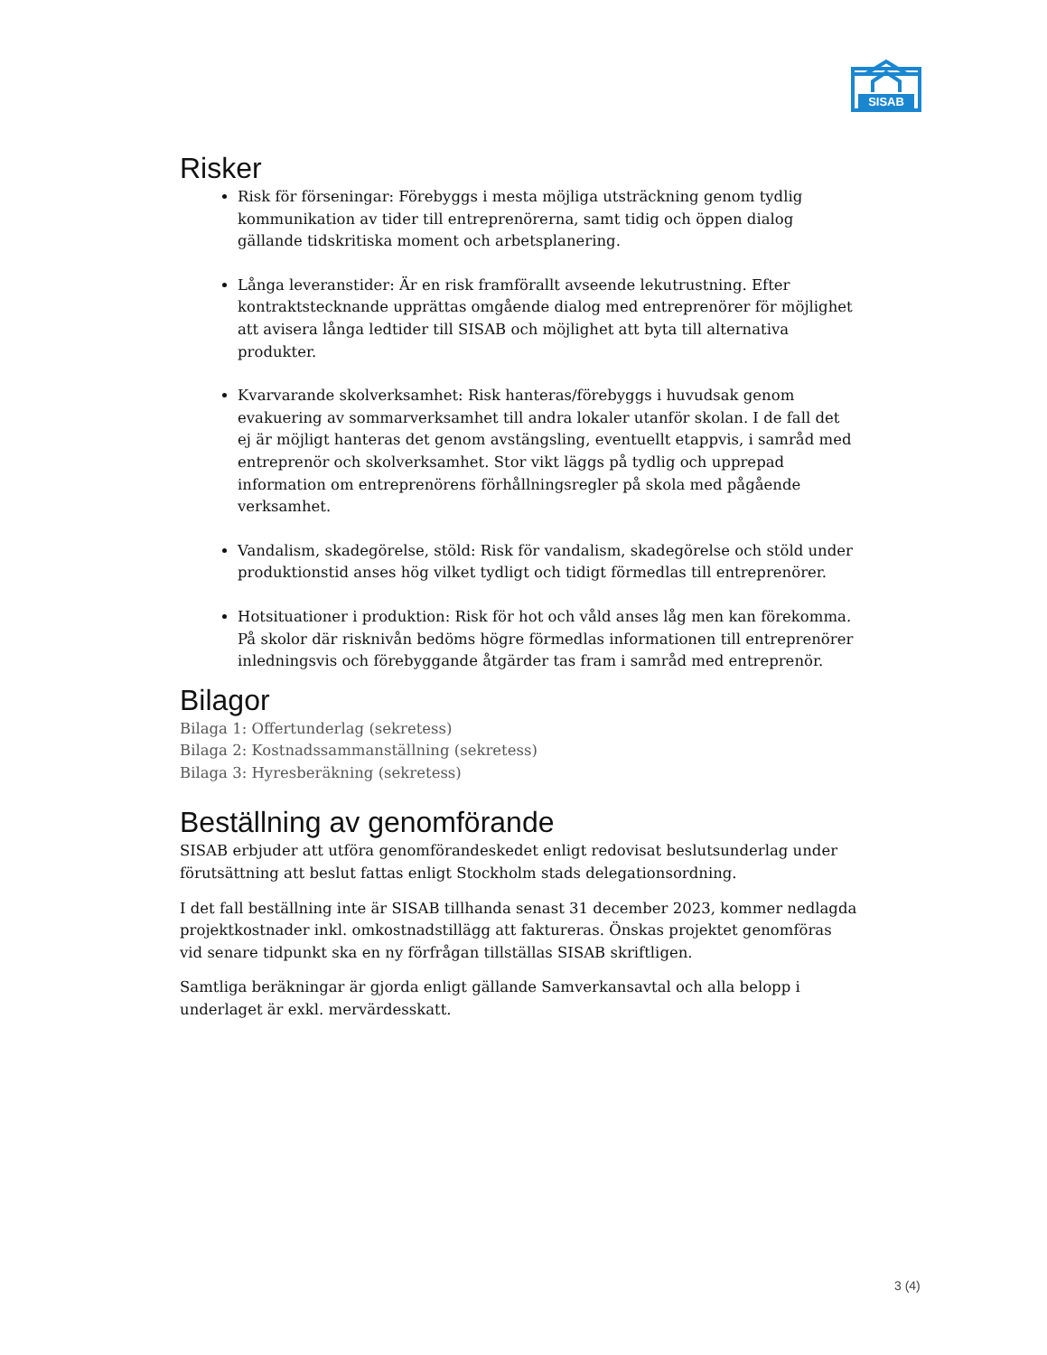SISAB
Risker
Risk för förseningar: Förebyggs i mesta möjliga utsträckning genom tydlig kommunikation av tider till entreprenörerna, samt tidig och öppen dialog gällande tidskritiska moment och arbetsplanering.
Långa leveranstider: Är en risk framförallt avseende lekutrustning. Efter kontraktstecknande upprättas omgående dialog med entreprenörer för möjlighet att avisera långa ledtider till SISAB och möjlighet att byta till alternativa produkter.
Kvarvarande skolverksamhet: Risk hanteras/förebyggs i huvudsak genom evakuering av sommarverksamhet till andra lokaler utanför skolan. I de fall det ej är möjligt hanteras det genom avstängsling, eventuellt etappvis, i samråd med entreprenör och skolverksamhet. Stor vikt läggs på tydlig och upprepad information om entreprenörens förhållningsregler på skola med pågående verksamhet.
Vandalism, skadegörelse, stöld: Risk för vandalism, skadegörelse och stöld under produktionstid anses hög vilket tydligt och tidigt förmedlas till entreprenörer.
Hotsituationer i produktion: Risk för hot och våld anses låg men kan förekomma. På skolor där risknivån bedöms högre förmedlas informationen till entreprenörer inledningsvis och förebyggande åtgärder tas fram i samråd med entreprenör.
Bilagor
Bilaga 1: Offertunderlag (sekretess)
Bilaga 2: Kostnadssammanställning (sekretess)
Bilaga 3: Hyresberäkning (sekretess)
Beställning av genomförande
SISAB erbjuder att utföra genomförandeskedet enligt redovisat beslutsunderlag under förutsättning att beslut fattas enligt Stockholm stads delegationsordning.
I det fall beställning inte är SISAB tillhanda senast 31 december 2023, kommer nedlagda projektkostnader inkl. omkostnadstillägg att faktureras. Önskas projektet genomföras vid senare tidpunkt ska en ny förfrågan tillställas SISAB skriftligen.
Samtliga beräkningar är gjorda enligt gällande Samverkansavtal och alla belopp i underlaget är exkl. mervärdesskatt.
3 (4)